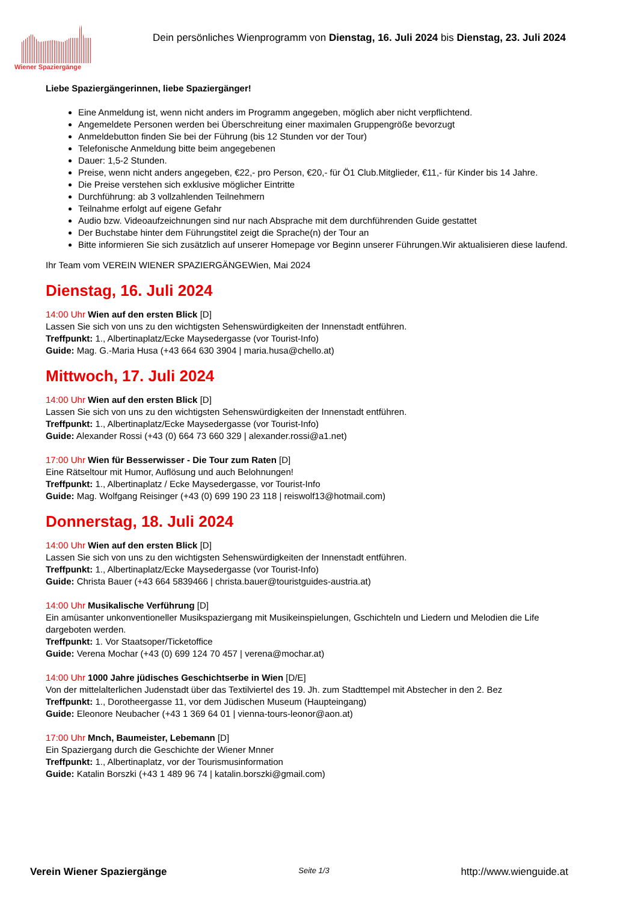Wiener Spaziergänge
Dein persönliches Wienprogramm von Dienstag, 16. Juli 2024 bis Dienstag, 23. Juli 2024
Liebe Spaziergängerinnen, liebe Spaziergänger!
Eine Anmeldung ist, wenn nicht anders im Programm angegeben, möglich aber nicht verpflichtend.
Angemeldete Personen werden bei Überschreitung einer maximalen Gruppengröße bevorzugt
Anmeldebutton finden Sie bei der Führung (bis 12 Stunden vor der Tour)
Telefonische Anmeldung bitte beim angegebenen
Dauer: 1,5-2 Stunden.
Preise, wenn nicht anders angegeben, €22,- pro Person, €20,- für Ö1 Club.Mitglieder, €11,- für Kinder bis 14 Jahre.
Die Preise verstehen sich exklusive möglicher Eintritte
Durchführung: ab 3 vollzahlenden Teilnehmern
Teilnahme erfolgt auf eigene Gefahr
Audio bzw. Videoaufzeichnungen sind nur nach Absprache mit dem durchführenden Guide gestattet
Der Buchstabe hinter dem Führungstitel zeigt die Sprache(n) der Tour an
Bitte informieren Sie sich zusätzlich auf unserer Homepage vor Beginn unserer Führungen.Wir aktualisieren diese laufend.
Ihr Team vom VEREIN WIENER SPAZIERGÄNGEWien, Mai 2024
Dienstag, 16. Juli 2024
14:00 Uhr Wien auf den ersten Blick [D]
Lassen Sie sich von uns zu den wichtigsten Sehenswürdigkeiten der Innenstadt entführen.
Treffpunkt: 1., Albertinaplatz/Ecke Maysedergasse (vor Tourist-Info)
Guide: Mag. G.-Maria Husa (+43 664 630 3904 | maria.husa@chello.at)
Mittwoch, 17. Juli 2024
14:00 Uhr Wien auf den ersten Blick [D]
Lassen Sie sich von uns zu den wichtigsten Sehenswürdigkeiten der Innenstadt entführen.
Treffpunkt: 1., Albertinaplatz/Ecke Maysedergasse (vor Tourist-Info)
Guide: Alexander Rossi (+43 (0) 664 73 660 329 | alexander.rossi@a1.net)
17:00 Uhr Wien für Besserwisser - Die Tour zum Raten [D]
Eine Rätseltour mit Humor, Auflösung und auch Belohnungen!
Treffpunkt: 1., Albertinaplatz / Ecke Maysedergasse, vor Tourist-Info
Guide: Mag. Wolfgang Reisinger (+43 (0) 699 190 23 118 | reiswolf13@hotmail.com)
Donnerstag, 18. Juli 2024
14:00 Uhr Wien auf den ersten Blick [D]
Lassen Sie sich von uns zu den wichtigsten Sehenswürdigkeiten der Innenstadt entführen.
Treffpunkt: 1., Albertinaplatz/Ecke Maysedergasse (vor Tourist-Info)
Guide: Christa Bauer (+43 664 5839466 | christa.bauer@touristguides-austria.at)
14:00 Uhr Musikalische Verführung [D]
Ein amüsanter unkonventioneller Musikspaziergang mit Musikeinspielungen, Gschichteln und Liedern und Melodien die Life dargeboten werden.
Treffpunkt: 1. Vor Staatsoper/Ticketoffice
Guide: Verena Mochar (+43 (0) 699 124 70 457 | verena@mochar.at)
14:00 Uhr 1000 Jahre jüdisches Geschichtserbe in Wien [D/E]
Von der mittelalterlichen Judenstadt über das Textilviertel des 19. Jh. zum Stadttempel mit Abstecher in den 2. Bez
Treffpunkt: 1., Dorotheergasse 11, vor dem Jüdischen Museum (Haupteingang)
Guide: Eleonore Neubacher (+43 1 369 64 01 | vienna-tours-leonor@aon.at)
17:00 Uhr Mnch, Baumeister, Lebemann [D]
Ein Spaziergang durch die Geschichte der Wiener Mnner
Treffpunkt: 1., Albertinaplatz, vor der Tourismusinformation
Guide: Katalin Borszki (+43 1 489 96 74 | katalin.borszki@gmail.com)
Verein Wiener Spaziergänge Seite 1/3 http://www.wienguide.at